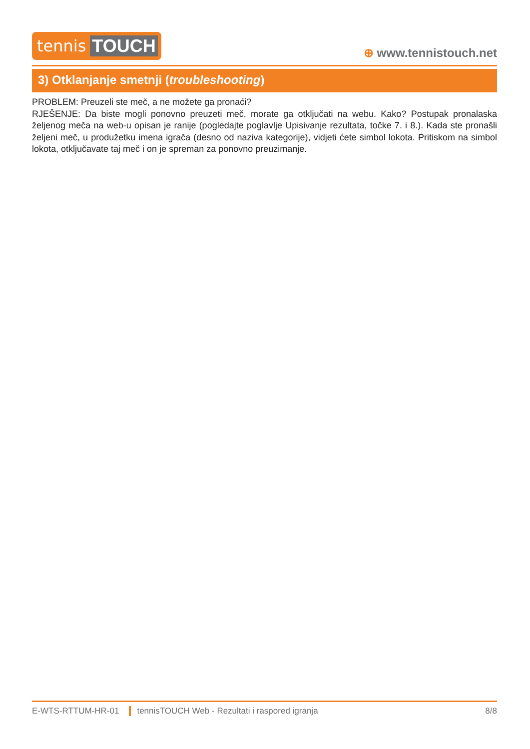tennis TOUCH
⊕ www.tennistouch.net
3) Otklanjanje smetnji (troubleshooting)
PROBLEM: Preuzeli ste meč, a ne možete ga pronaći?
RJEŠENJE: Da biste mogli ponovno preuzeti meč, morate ga otključati na webu. Kako? Postupak pronalaska željenog meča na web-u opisan je ranije (pogledajte poglavlje Upisivanje rezultata, točke 7. i 8.). Kada ste pronašli željeni meč, u produžetku imena igrača (desno od naziva kategorije), vidjeti ćete simbol lokota. Pritiskom na simbol lokota, otključavate taj meč i on je spreman za ponovno preuzimanje.
E-WTS-RTTUM-HR-01 tennisTOUCH Web - Rezultati i raspored igranja 8/8